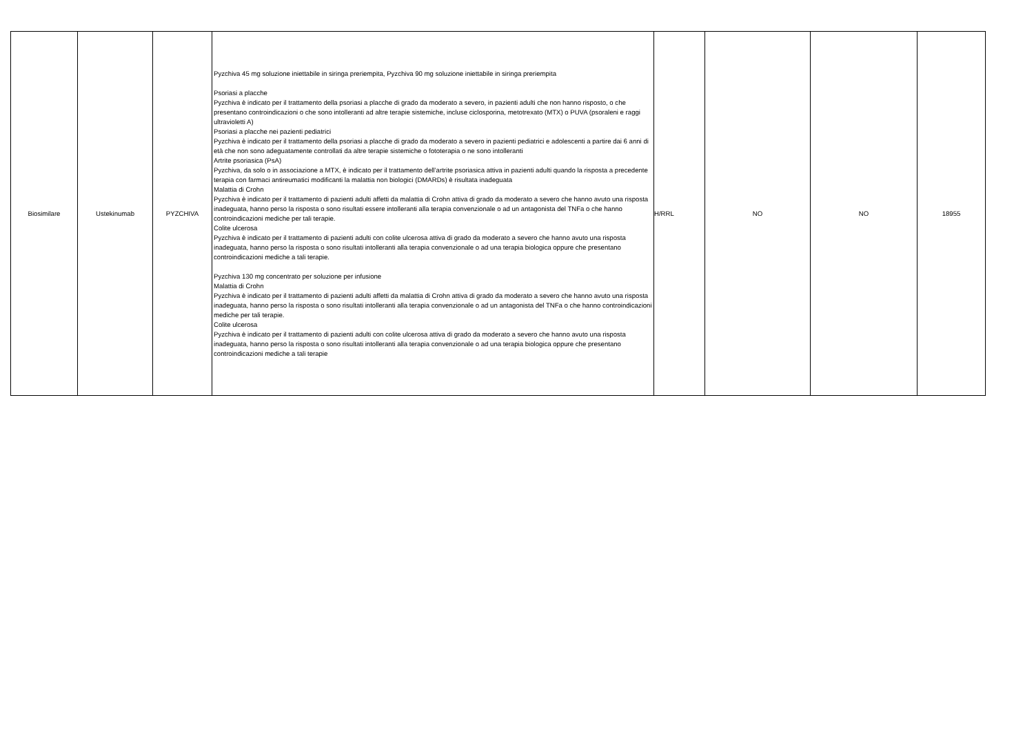| Biosimilare | Ustekinumab | PYZCHIVA | Pyzchiva 45 mg soluzione iniettabile in siringa preriempita, Pyzchiva 90 mg soluzione iniettabile in siringa preriempita Psoriasi a placche Pyzchiva è indicato per il trattamento della psoriasi a placche di grado da moderato a severo, in pazienti adulti che non hanno risposto, o che presentano controindicazioni o che sono intolleranti ad altre terapie sistemiche, incluse ciclosporina, metotrexato (MTX) o PUVA (psoraleni e raggi ultravioletti A) Psoriasi a placche nei pazienti pediatrici Pyzchiva è indicato per il trattamento della psoriasi a placche di grado da moderato a severo in pazienti pediatrici e adolescenti a partire dai 6 anni di età che non sono adeguatamente controllati da altre terapie sistemiche o fototerapia o ne sono intolleranti Artrite psoriasica (PsA) Pyzchiva, da solo o in associazione a MTX, è indicato per il trattamento dell’artrite psoriasica attiva in pazienti adulti quando la risposta a precedente terapia con farmaci antireumatici modificanti la malattia non biologici (DMARDs) è risultata inadeguata Malattia di Crohn Pyzchiva è indicato per il trattamento di pazienti adulti affetti da malattia di Crohn attiva di grado da moderato a severo che hanno avuto una risposta inadeguata, hanno perso la risposta o sono risultati essere intolleranti alla terapia convenzionale o ad un antagonista del TNFa o che hanno controindicazioni mediche per tali terapie. Colite ulcerosa Pyzchiva è indicato per il trattamento di pazienti adulti con colite ulcerosa attiva di grado da moderato a severo che hanno avuto una risposta inadeguata, hanno perso la risposta o sono risultati intolleranti alla terapia convenzionale o ad una terapia biologica oppure che presentano controindicazioni mediche a tali terapie. Pyzchiva 130 mg concentrato per soluzione per infusione Malattia di Crohn Pyzchiva è indicato per il trattamento di pazienti adulti affetti da malattia di Crohn attiva di grado da moderato a severo che hanno avuto una risposta inadeguata, hanno perso la risposta o sono risultati intolleranti alla terapia convenzionale o ad un antagonista del TNFa o che hanno controindicazioni mediche per tali terapie. Colite ulcerosa Pyzchiva è indicato per il trattamento di pazienti adulti con colite ulcerosa attiva di grado da moderato a severo che hanno avuto una risposta inadeguata, hanno perso la risposta o sono risultati intolleranti alla terapia convenzionale o ad una terapia biologica oppure che presentano controindicazioni mediche a tali terapie | H/RRL | NO | NO | 18955 |